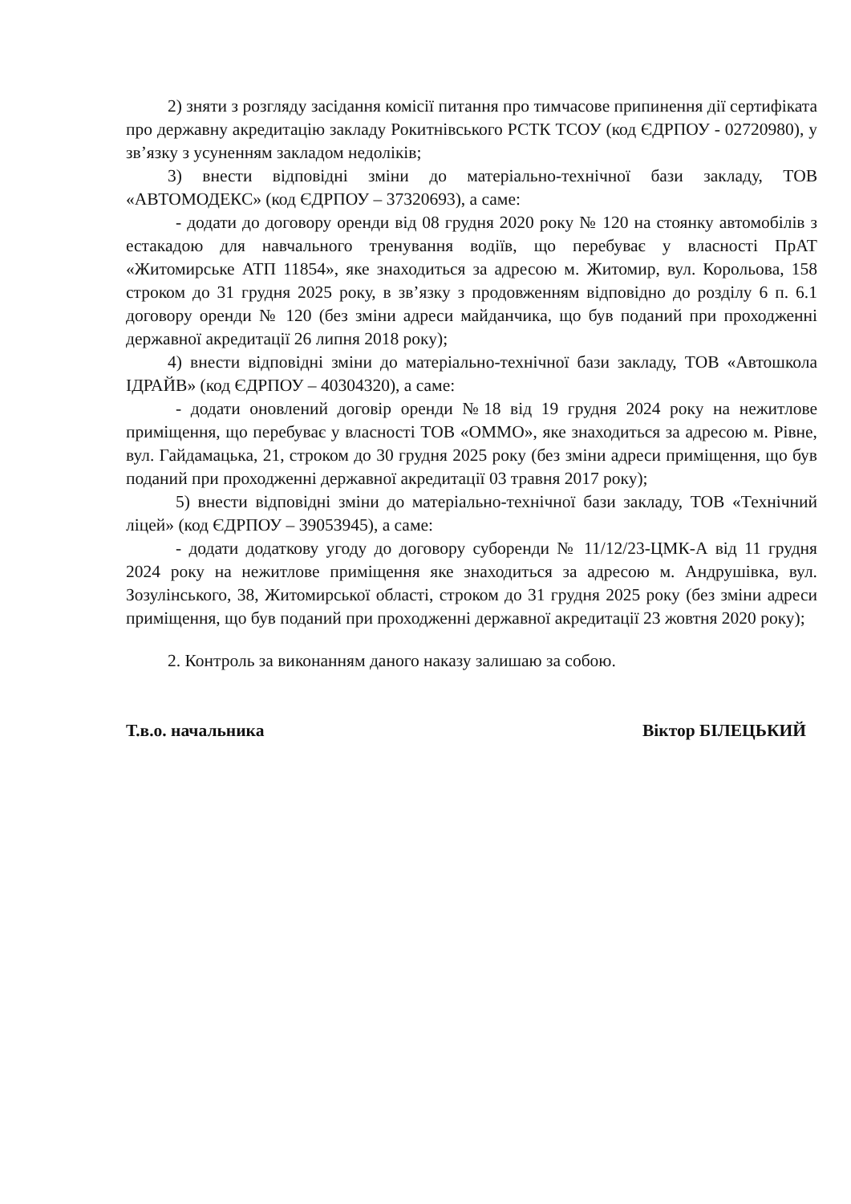2) зняти з розгляду засідання комісії питання про тимчасове припинення дії сертифіката про державну акредитацію закладу Рокитнівського РСТК ТСОУ (код ЄДРПОУ - 02720980), у зв’язку з усуненням закладом недоліків;
3) внести відповідні зміни до матеріально-технічної бази закладу, ТОВ «АВТОМОДЕКС» (код ЄДРПОУ – 37320693), а саме:
- додати до договору оренди від 08 грудня 2020 року № 120 на стоянку автомобілів з естакадою для навчального тренування водіїв, що перебуває у власності ПрАТ «Житомирське АТП 11854», яке знаходиться за адресою м. Житомир, вул. Корольова, 158 строком до 31 грудня 2025 року, в зв’язку з продовженням відповідно до розділу 6 п. 6.1 договору оренди № 120 (без зміни адреси майданчика, що був поданий при проходженні державної акредитації 26 липня 2018 року);
4) внести відповідні зміни до матеріально-технічної бази закладу, ТОВ «Автошкола ІДРАЙВ» (код ЄДРПОУ – 40304320), а саме:
- додати оновлений договір оренди №18 від 19 грудня 2024 року на нежитлове приміщення, що перебуває у власності ТОВ «ОММО», яке знаходиться за адресою м. Рівне, вул. Гайдамацька, 21, строком до 30 грудня 2025 року (без зміни адреси приміщення, що був поданий при проходженні державної акредитації 03 травня 2017 року);
5) внести відповідні зміни до матеріально-технічної бази закладу, ТОВ «Технічний ліцей» (код ЄДРПОУ – 39053945), а саме:
- додати додаткову угоду до договору суборенди № 11/12/23-ЦМК-А від 11 грудня 2024 року на нежитлове приміщення яке знаходиться за адресою м. Андрушівка, вул. Зозулінського, 38, Житомирської області, строком до 31 грудня 2025 року (без зміни адреси приміщення, що був поданий при проходженні державної акредитації 23 жовтня 2020 року);
2. Контроль за виконанням даного наказу залишаю за собою.
Т.в.о. начальника Віктор БІЛЕЦЬКИЙ